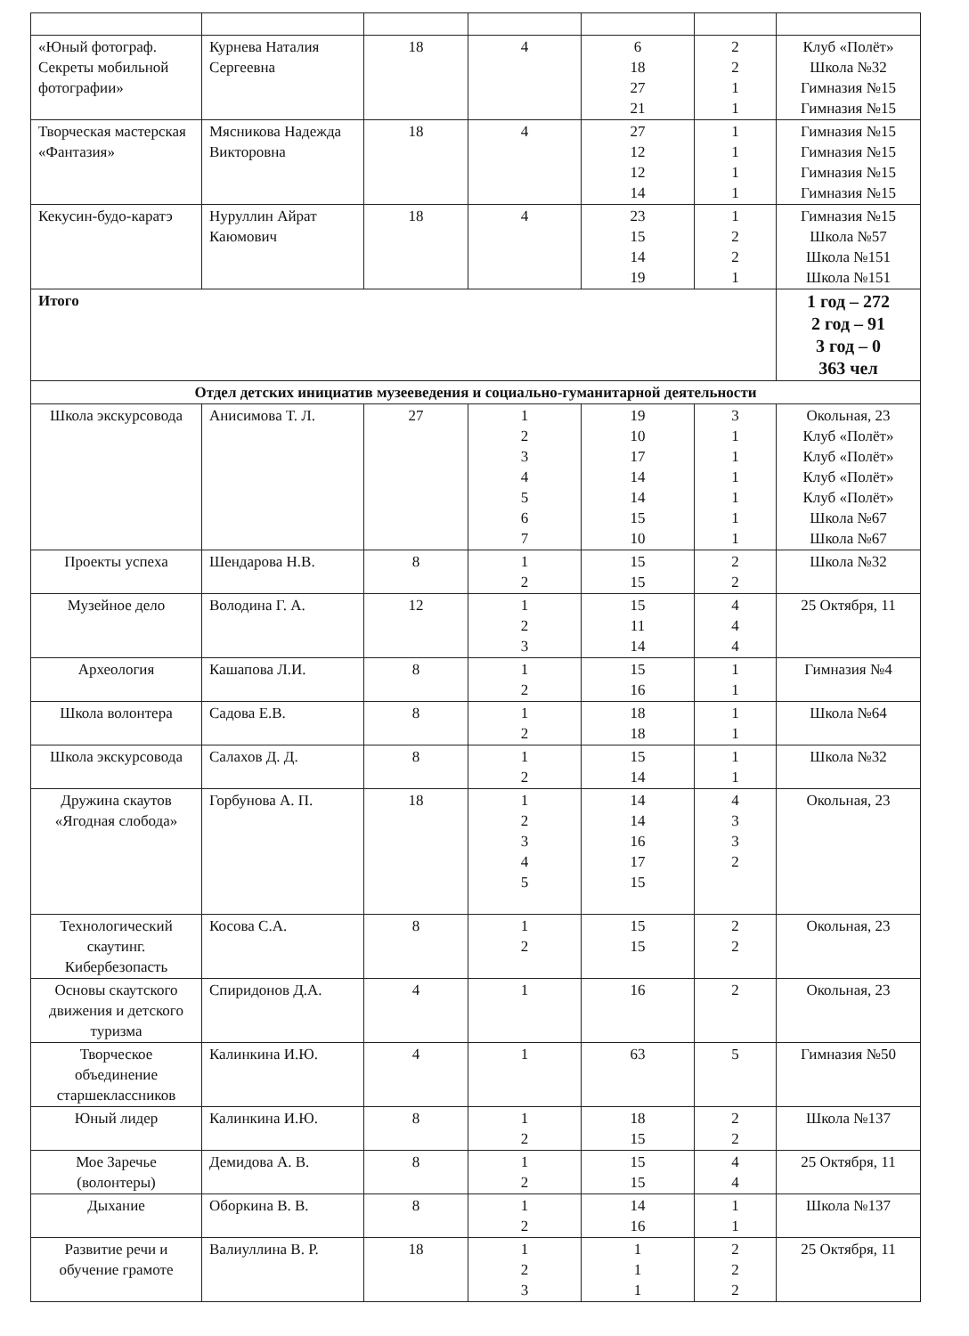| «Юный фотограф. Секреты мобильной фотографии» | Курнева Наталия Сергеевна | 18 | 4 | 6 18 27 21 | 2 2 1 1 | Клуб «Полёт» Школа №32 Гимназия №15 Гимназия №15 |
| Творческая мастерская «Фантазия» | Мясникова Надежда Викторовна | 18 | 4 | 27 12 12 14 | 1 1 1 1 | Гимназия №15 Гимназия №15 Гимназия №15 Гимназия №15 |
| Кекусин-будо-каратэ | Нуруллин Айрат Каюмович | 18 | 4 | 23 15 14 19 | 1 2 2 1 | Гимназия №15 Школа №57 Школа №151 Школа №151 |
| Итого | | | | | | 1 год – 272 2 год – 91 3 год – 0 363 чел |
| Отдел детских инициатив музееведения и социально-гуманитарной деятельности | | | | | | |
| Школа экскурсовода | Анисимова Т. Л. | 27 | 1 2 3 4 5 6 7 | 19 10 17 14 14 15 10 | 3 1 1 1 1 1 1 | Окольная, 23 Клуб «Полёт» Клуб «Полёт» Клуб «Полёт» Клуб «Полёт» Школа №67 Школа №67 |
| Проекты успеха | Шендарова Н.В. | 8 | 1 2 | 15 15 | 2 2 | Школа №32 |
| Музейное дело | Володина Г. А. | 12 | 1 2 3 | 15 11 14 | 4 4 4 | 25 Октября, 11 |
| Археология | Кашапова Л.И. | 8 | 1 2 | 15 16 | 1 1 | Гимназия №4 |
| Школа волонтера | Садова Е.В. | 8 | 1 2 | 18 18 | 1 1 | Школа №64 |
| Школа экскурсовода | Салахов Д. Д. | 8 | 1 2 | 15 14 | 1 1 | Школа №32 |
| Дружина скаутов «Ягодная слобода» | Горбунова А. П. | 18 | 1 2 3 4 5 | 14 14 16 17 15 | 4 3 3 2 | Окольная, 23 |
| Технологический скаутинг. Кибербезопасть | Косова С.А. | 8 | 1 2 | 15 15 | 2 2 | Окольная, 23 |
| Основы скаутского движения и детского туризма | Спиридонов Д.А. | 4 | 1 | 16 | 2 | Окольная, 23 |
| Творческое объединение старшеклассников | Калинкина И.Ю. | 4 | 1 | 63 | 5 | Гимназия №50 |
| Юный лидер | Калинкина И.Ю. | 8 | 1 2 | 18 15 | 2 2 | Школа №137 |
| Мое Заречье (волонтеры) | Демидова А. В. | 8 | 1 2 | 15 15 | 4 4 | 25 Октября, 11 |
| Дыхание | Оборкина В. В. | 8 | 1 2 | 14 16 | 1 1 | Школа №137 |
| Развитие речи и обучение грамоте | Валиуллина В. Р. | 18 | 1 2 3 | 1 1 1 | 2 2 2 | 25 Октября, 11 |